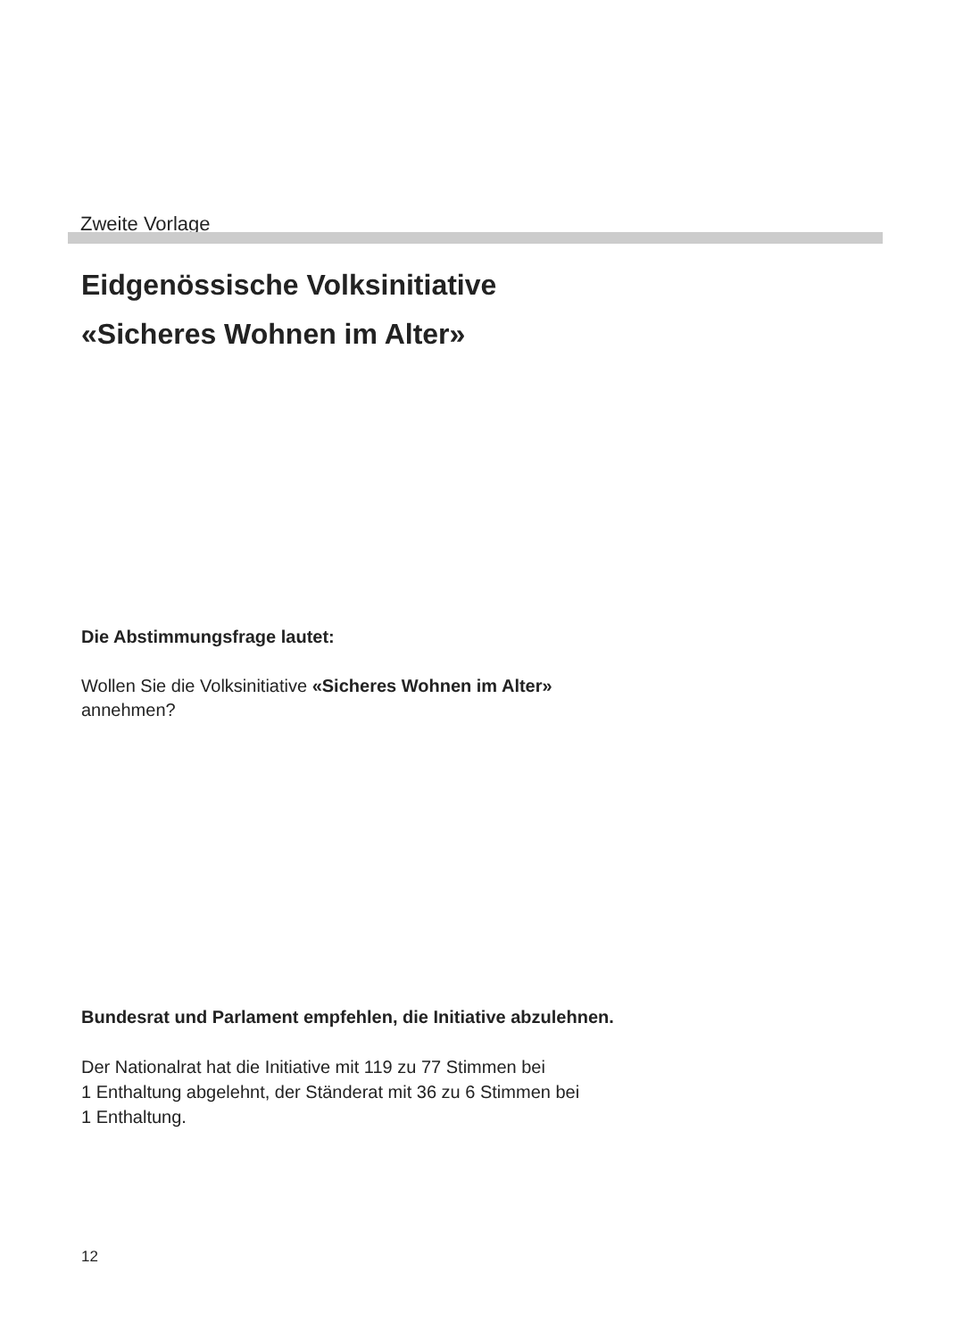Zweite Vorlage
Eidgenössische Volksinitiative
«Sicheres Wohnen im Alter»
Die Abstimmungsfrage lautet:
Wollen Sie die Volksinitiative «Sicheres Wohnen im Alter»
annehmen?
Bundesrat und Parlament empfehlen, die Initiative abzulehnen.
Der Nationalrat hat die Initiative mit 119 zu 77 Stimmen bei
1 Enthaltung abgelehnt, der Ständerat mit 36 zu 6 Stimmen bei
1 Enthaltung.
12